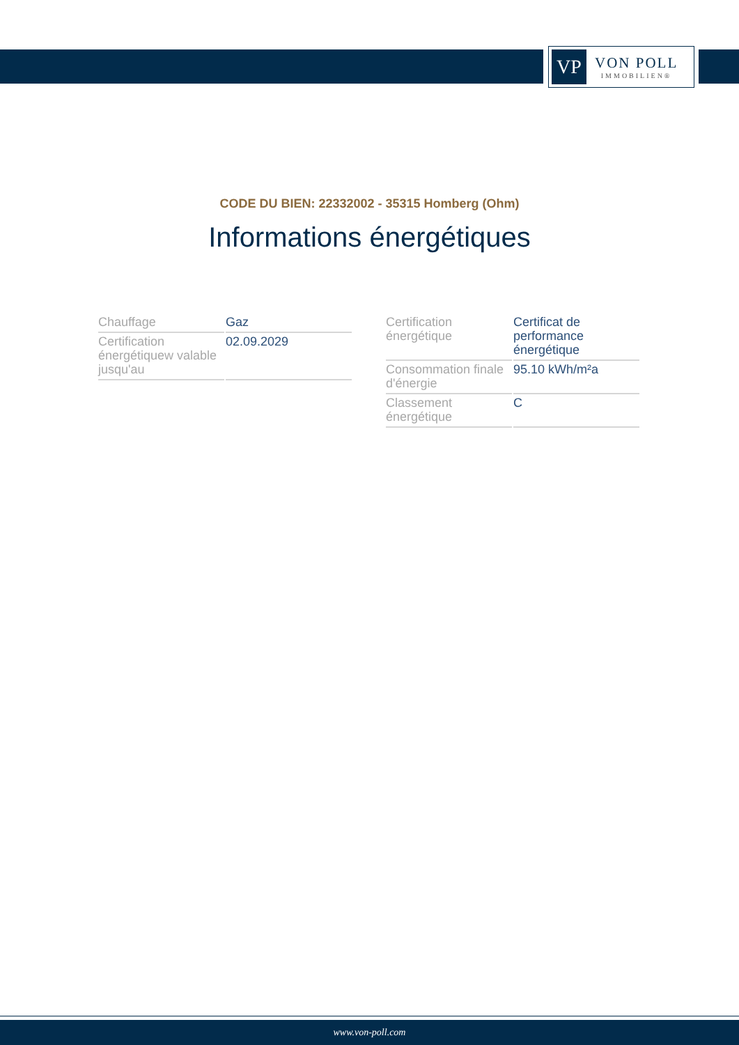VP
VON POLL
IMMOBILIEN®
CODE DU BIEN: 22332002 - 35315 Homberg (Ohm)
Informations énergétiques
| Chauffage | Gaz |
| Certification énergétiquew valable jusqu'au | 02.09.2029 |
| Certification énergétique | Certificat de performance énergétique |
| Consommation finale d'énergie | 95.10 kWh/m²a |
| Classement énergétique | C |
www.von-poll.com